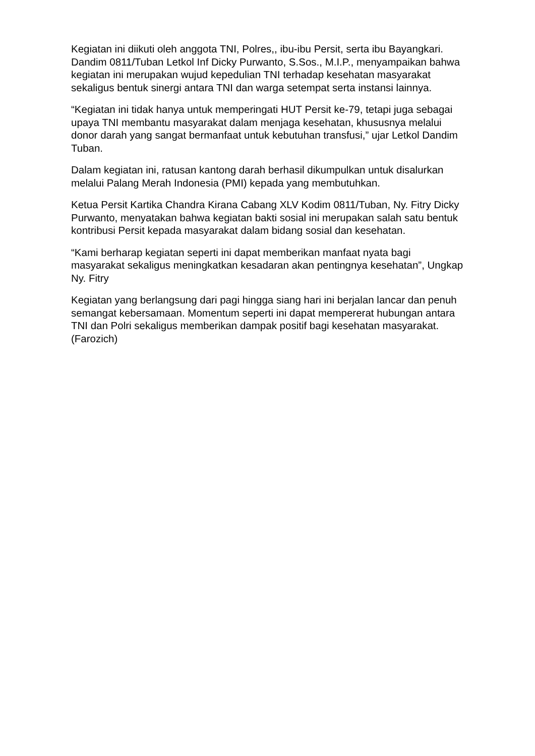Kegiatan ini diikuti oleh anggota TNI, Polres,, ibu-ibu Persit, serta ibu Bayangkari. Dandim 0811/Tuban Letkol Inf Dicky Purwanto, S.Sos., M.I.P., menyampaikan bahwa kegiatan ini merupakan wujud kepedulian TNI terhadap kesehatan masyarakat sekaligus bentuk sinergi antara TNI dan warga setempat serta instansi lainnya.
“Kegiatan ini tidak hanya untuk memperingati HUT Persit ke-79, tetapi juga sebagai upaya TNI membantu masyarakat dalam menjaga kesehatan, khususnya melalui donor darah yang sangat bermanfaat untuk kebutuhan transfusi,” ujar Letkol Dandim Tuban.
Dalam kegiatan ini, ratusan kantong darah berhasil dikumpulkan untuk disalurkan melalui Palang Merah Indonesia (PMI) kepada yang membutuhkan.
Ketua Persit Kartika Chandra Kirana Cabang XLV Kodim 0811/Tuban, Ny. Fitry Dicky Purwanto, menyatakan bahwa kegiatan bakti sosial ini merupakan salah satu bentuk kontribusi Persit kepada masyarakat dalam bidang sosial dan kesehatan.
“Kami berharap kegiatan seperti ini dapat memberikan manfaat nyata bagi masyarakat sekaligus meningkatkan kesadaran akan pentingnya kesehatan”, Ungkap Ny. Fitry
Kegiatan yang berlangsung dari pagi hingga siang hari ini berjalan lancar dan penuh semangat kebersamaan. Momentum seperti ini dapat mempererat hubungan antara TNI dan Polri sekaligus memberikan dampak positif bagi kesehatan masyarakat. (Farozich)